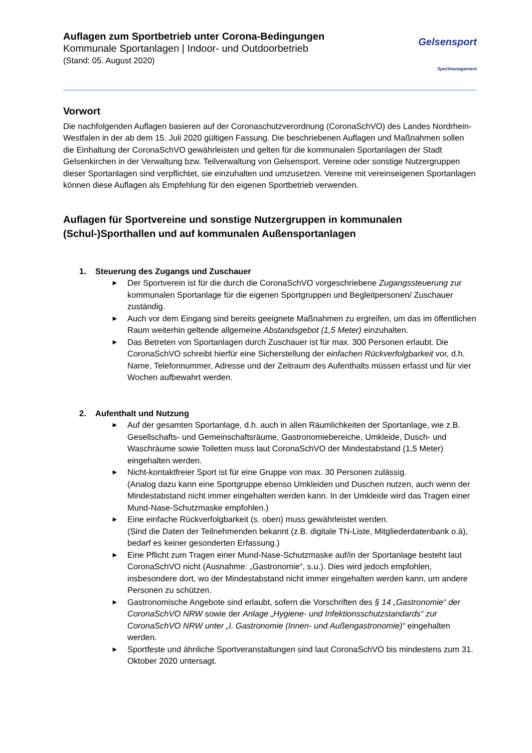Auflagen zum Sportbetrieb unter Corona-Bedingungen
Kommunale Sportanlagen | Indoor- und Outdoorbetrieb
(Stand: 05. August 2020)
Gelsensport
Sportmanagement
Vorwort
Die nachfolgenden Auflagen basieren auf der Coronaschutzverordnung (CoronaSchVO) des Landes Nordrhein-Westfalen in der ab dem 15. Juli 2020 gültigen Fassung. Die beschriebenen Auflagen und Maßnahmen sollen die Einhaltung der CoronaSchVO gewährleisten und gelten für die kommunalen Sportanlagen der Stadt Gelsenkirchen in der Verwaltung bzw. Teilverwaltung von Gelsensport. Vereine oder sonstige Nutzergruppen dieser Sportanlagen sind verpflichtet, sie einzuhalten und umzusetzen. Vereine mit vereinseigenen Sportanlagen können diese Auflagen als Empfehlung für den eigenen Sportbetrieb verwenden.
Auflagen für Sportvereine und sonstige Nutzergruppen in kommunalen (Schul-)Sporthallen und auf kommunalen Außensportanlagen
1. Steuerung des Zugangs und Zuschauer
►
Der Sportverein ist für die durch die CoronaSchVO vorgeschriebene Zugangssteuerung zur kommunalen Sportanlage für die eigenen Sportgruppen und Begleitpersonen/ Zuschauer zuständig.
►
Auch vor dem Eingang sind bereits geeignete Maßnahmen zu ergreifen, um das im öffentlichen Raum weiterhin geltende allgemeine Abstandsgebot (1,5 Meter) einzuhalten.
►
Das Betreten von Sportanlagen durch Zuschauer ist für max. 300 Personen erlaubt. Die CoronaSchVO schreibt hierfür eine Sicherstellung der einfachen Rückverfolgbarkeit vor, d.h. Name, Telefonnummer, Adresse und der Zeitraum des Aufenthalts müssen erfasst und für vier Wochen aufbewahrt werden.
2. Aufenthalt und Nutzung
►
Auf der gesamten Sportanlage, d.h. auch in allen Räumlichkeiten der Sportanlage, wie z.B. Gesellschafts- und Gemeinschaftsräume, Gastronomiebereiche, Umkleide, Dusch- und Waschräume sowie Toiletten muss laut CoronaSchVO der Mindestabstand (1,5 Meter) eingehalten werden.
►
Nicht-kontaktfreier Sport ist für eine Gruppe von max. 30 Personen zulässig.
(Analog dazu kann eine Sportgruppe ebenso Umkleiden und Duschen nutzen, auch wenn der Mindestabstand nicht immer eingehalten werden kann. In der Umkleide wird das Tragen einer Mund-Nase-Schutzmaske empfohlen.)
►
Eine einfache Rückverfolgbarkeit (s. oben) muss gewährleistet werden.
(Sind die Daten der Teilnehmenden bekannt (z.B. digitale TN-Liste, Mitgliederdatenbank o.ä), bedarf es keiner gesonderten Erfassung.)
►
Eine Pflicht zum Tragen einer Mund-Nase-Schutzmaske auf/in der Sportanlage besteht laut CoronaSchVO nicht (Ausnahme: „Gastronomie“, s.u.). Dies wird jedoch empfohlen, insbesondere dort, wo der Mindestabstand nicht immer eingehalten werden kann, um andere Personen zu schützen.
►
Gastronomische Angebote sind erlaubt, sofern die Vorschriften des § 14 „Gastronomie“ der CoronaSchVO NRW sowie der Anlage „Hygiene- und Infektionsschutzstandards“ zur CoronaSchVO NRW unter „I. Gastronomie (Innen- und Außengastronomie)“ eingehalten werden.
►
Sportfeste und ähnliche Sportveranstaltungen sind laut CoronaSchVO bis mindestens zum 31. Oktober 2020 untersagt.